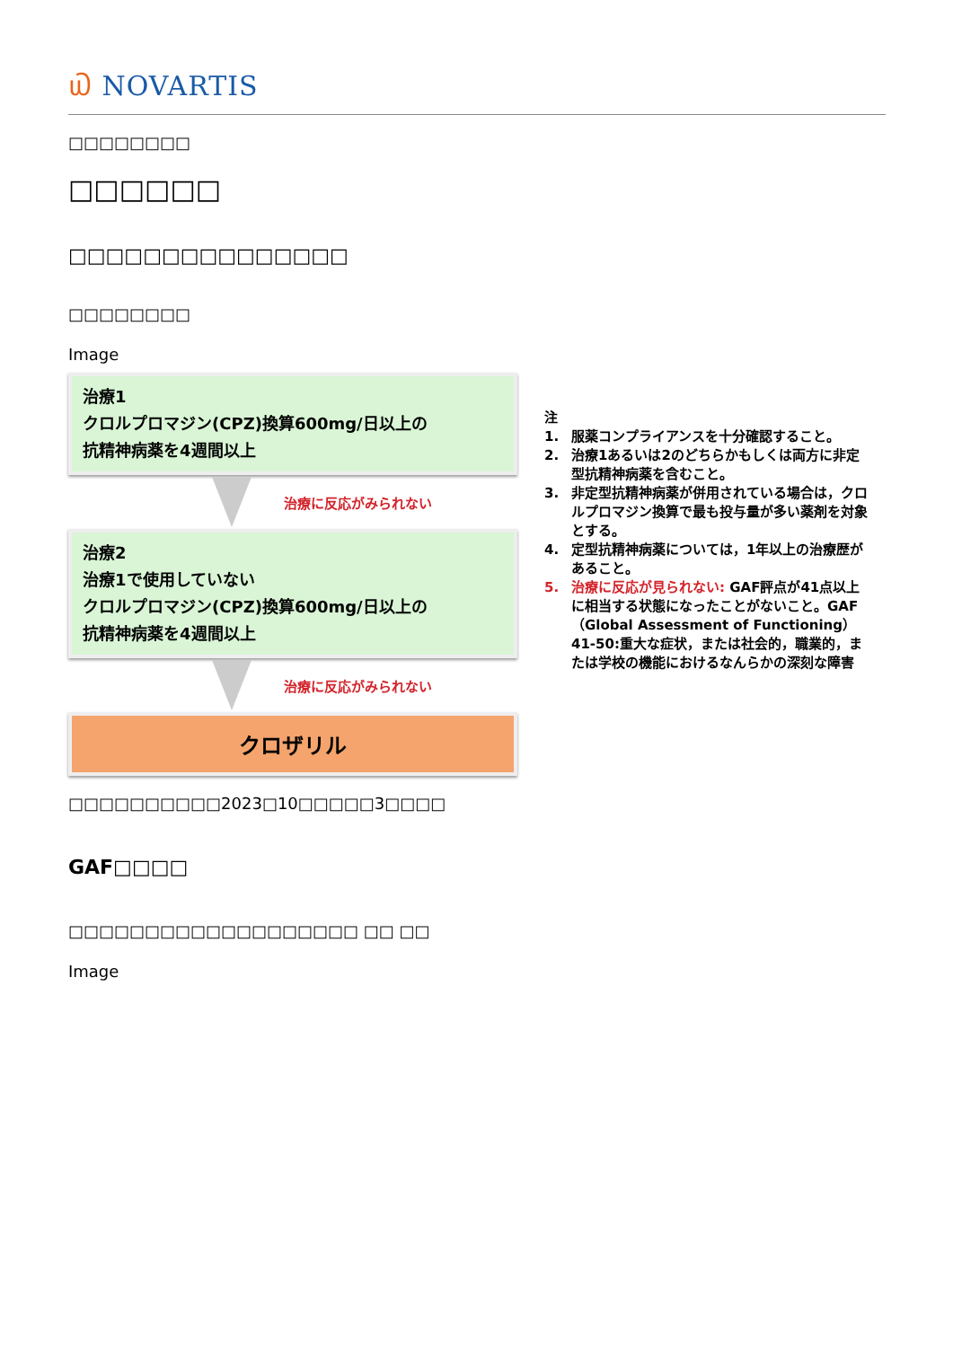௰ NOVARTIS
□□□□□□□□
□□□□□□
□□□□□□□□□□□□□□□
□□□□□□□□
Image
治療1
クロルプロマジン(CPZ)換算600mg/日以上の
抗精神病薬を4週間以上
治療に反応がみられない
治療2
治療1で使用していない
クロルプロマジン(CPZ)換算600mg/日以上の
抗精神病薬を4週間以上
治療に反応がみられない
クロザリル
注
1. 服薬コンプライアンスを十分確認すること。
2. 治療1あるいは2のどちらかもしくは両方に非定型抗精神病薬を含むこと。
3. 非定型抗精神病薬が併用されている場合は，クロルプロマジン換算で最も投与量が多い薬剤を対象とする。
4. 定型抗精神病薬については，1年以上の治療歴があること。
5. 治療に反応が見られない: GAF評点が41点以上に相当する状態になったことがないこと。GAF（Global Assessment of Functioning）41-50:重大な症状，または社会的，職業的，または学校の機能におけるなんらかの深刻な障害
□□□□□□□□□□2023□10□□□□□3□□□□
GAF□□□□
□□□□□□□□□□□□□□□□□□□ □□ □□
Image